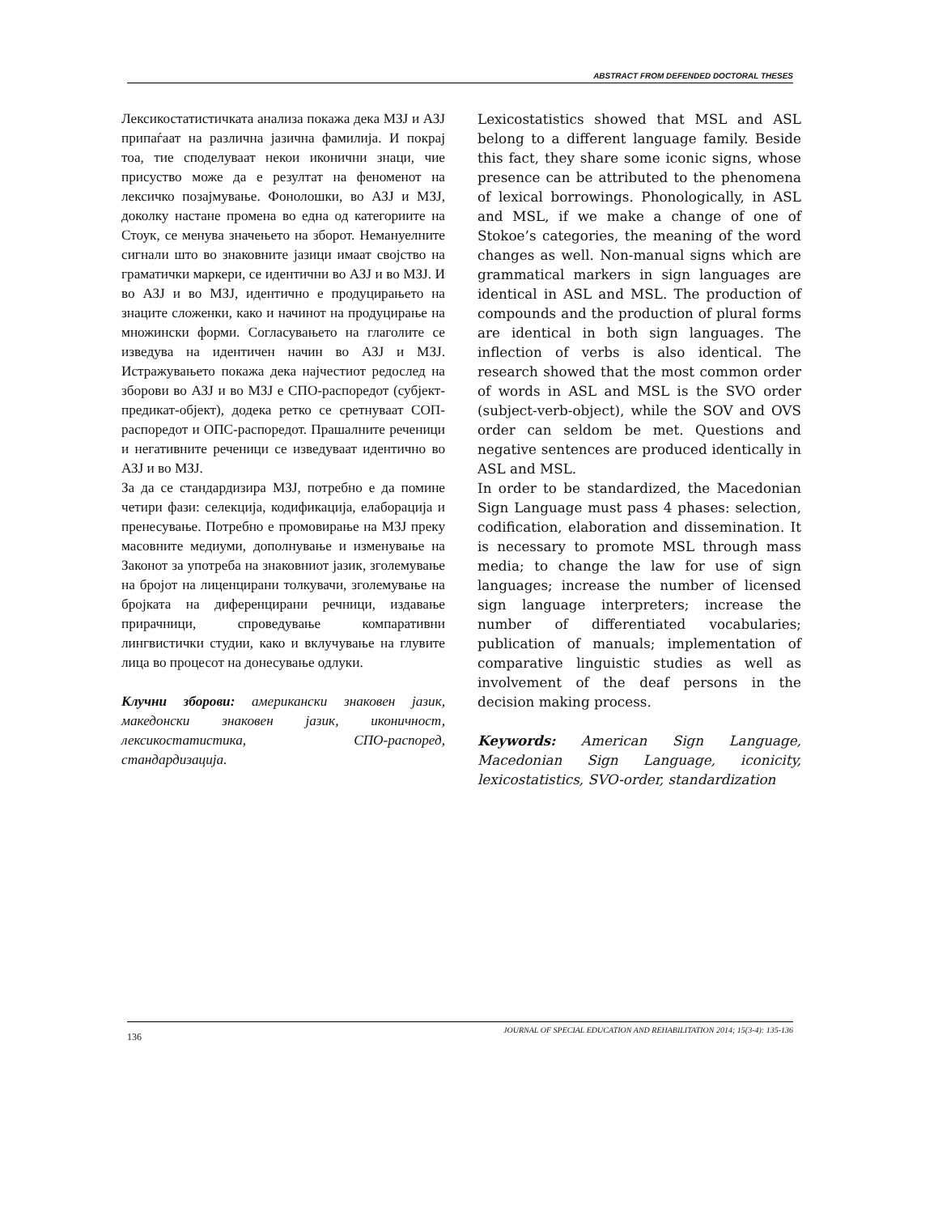ABSTRACT FROM DEFENDED DOCTORAL THESES
Лексикостатистичката анализа покажа дека МЗЈ и АЗЈ припаѓаат на различна јазична фамилија. И покрај тоа, тие споделуваат некои иконични знаци, чие присуство може да е резултат на феноменот на лексичко позајмување. Фонолошки, во АЗЈ и МЗЈ, доколку настане промена во една од категориите на Стоук, се менува значењето на зборот. Немануелните сигнали што во знаковните јазици имаат својство на граматички маркери, се идентични во АЗЈ и во МЗЈ. И во АЗЈ и во МЗЈ, идентично е продуцирањето на знаците сложенки, како и начинот на продуцирање на множински форми. Согласувањето на глаголите се изведува на идентичен начин во АЗЈ и МЗЈ. Истражувањето покажа дека најчестиот редослед на зборови во АЗЈ и во МЗЈ е СПО-распоредот (субјект-предикат-објект), додека ретко се сретнуваат СОП-распоредот и ОПС-распоредот. Прашалните реченици и негативните реченици се изведуваат идентично во АЗЈ и во МЗЈ.
За да се стандардизира МЗЈ, потребно е да помине четири фази: селекција, кодификација, елаборација и пренесување. Потребно е промовирање на МЗЈ преку масовните медиуми, дополнување и изменување на Законот за употреба на знаковниот јазик, зголемување на бројот на лиценцирани толкувачи, зголемување на бројката на диференцирани речници, издавање прирачници, спроведување компаративни лингвистички студии, како и вклучување на глувите лица во процесот на донесување одлуки.
Клучни зборови: американски знаковен јазик, македонски знаковен јазик, иконичност, лексикостатистика, СПО-распоред, стандардизација.
Lexicostatistics showed that MSL and ASL belong to a different language family. Beside this fact, they share some iconic signs, whose presence can be attributed to the phenomena of lexical borrowings. Phonologically, in ASL and MSL, if we make a change of one of Stokoe’s categories, the meaning of the word changes as well. Non-manual signs which are grammatical markers in sign languages are identical in ASL and MSL. The production of compounds and the production of plural forms are identical in both sign languages. The inflection of verbs is also identical. The research showed that the most common order of words in ASL and MSL is the SVO order (subject-verb-object), while the SOV and OVS order can seldom be met. Questions and negative sentences are produced identically in ASL and MSL.
In order to be standardized, the Macedonian Sign Language must pass 4 phases: selection, codification, elaboration and dissemination. It is necessary to promote MSL through mass media; to change the law for use of sign languages; increase the number of licensed sign language interpreters; increase the number of differentiated vocabularies; publication of manuals; implementation of comparative linguistic studies as well as involvement of the deaf persons in the decision making process.
Keywords: American Sign Language, Macedonian Sign Language, iconicity, lexicostatistics, SVO-order, standardization
JOURNAL OF SPECIAL EDUCATION AND REHABILITATION 2014; 15(3-4): 135-136
136